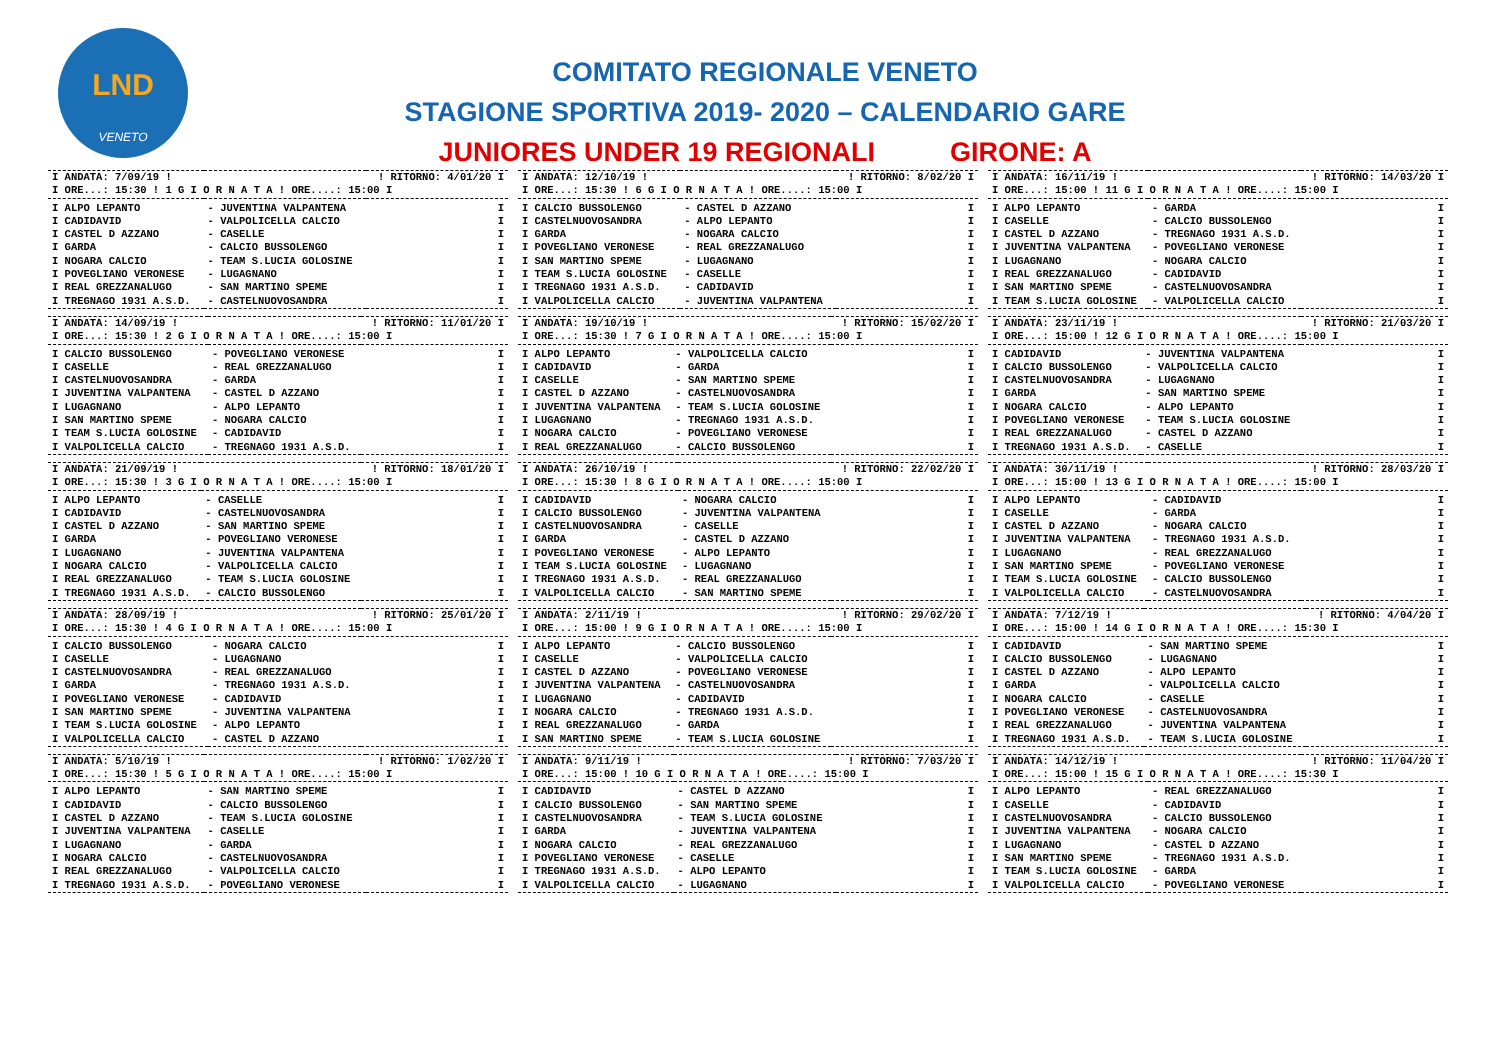LND
VENETO
COMITATO REGIONALE VENETO
STAGIONE SPORTIVA 2019- 2020 – CALENDARIO GARE
JUNIORES UNDER 19 REGIONALI GIRONE: A
| I ANDATA: 7/09/19 ! | | ! RITORNO: 4/01/20 I |
| I ORE...: 15:30 ! 1 G I O R N A T A ! ORE....: 15:00 I | | |
| I ALPO LEPANTO | - JUVENTINA VALPANTENA | I |
| I CADIDAVID | - VALPOLICELLA CALCIO | I |
| I CASTEL D AZZANO | - CASELLE | I |
| I GARDA | - CALCIO BUSSOLENGO | I |
| I NOGARA CALCIO | - TEAM S.LUCIA GOLOSINE | I |
| I POVEGLIANO VERONESE | - LUGAGNANO | I |
| I REAL GREZZANALUGO | - SAN MARTINO SPEME | I |
| I TREGNAGO 1931 A.S.D. | - CASTELNUOVOSANDRA | I |
| I ANDATA: 14/09/19 ! | | ! RITORNO: 11/01/20 I |
| I ORE...: 15:30 ! 2 G I O R N A T A ! ORE....: 15:00 I | | |
| I CALCIO BUSSOLENGO | - POVEGLIANO VERONESE | I |
| I CASELLE | - REAL GREZZANALUGO | I |
| I CASTELNUOVOSANDRA | - GARDA | I |
| I JUVENTINA VALPANTENA | - CASTEL D AZZANO | I |
| I LUGAGNANO | - ALPO LEPANTO | I |
| I SAN MARTINO SPEME | - NOGARA CALCIO | I |
| I TEAM S.LUCIA GOLOSINE | - CADIDAVID | I |
| I VALPOLICELLA CALCIO | - TREGNAGO 1931 A.S.D. | I |
| I ANDATA: 21/09/19 ! | | ! RITORNO: 18/01/20 I |
| I ORE...: 15:30 ! 3 G I O R N A T A ! ORE....: 15:00 I | | |
| I ALPO LEPANTO | - CASELLE | I |
| I CADIDAVID | - CASTELNUOVOSANDRA | I |
| I CASTEL D AZZANO | - SAN MARTINO SPEME | I |
| I GARDA | - POVEGLIANO VERONESE | I |
| I LUGAGNANO | - JUVENTINA VALPANTENA | I |
| I NOGARA CALCIO | - VALPOLICELLA CALCIO | I |
| I REAL GREZZANALUGO | - TEAM S.LUCIA GOLOSINE | I |
| I TREGNAGO 1931 A.S.D. | - CALCIO BUSSOLENGO | I |
| I ANDATA: 28/09/19 ! | | ! RITORNO: 25/01/20 I |
| I ORE...: 15:30 ! 4 G I O R N A T A ! ORE....: 15:00 I | | |
| I CALCIO BUSSOLENGO | - NOGARA CALCIO | I |
| I CASELLE | - LUGAGNANO | I |
| I CASTELNUOVOSANDRA | - REAL GREZZANALUGO | I |
| I GARDA | - TREGNAGO 1931 A.S.D. | I |
| I POVEGLIANO VERONESE | - CADIDAVID | I |
| I SAN MARTINO SPEME | - JUVENTINA VALPANTENA | I |
| I TEAM S.LUCIA GOLOSINE | - ALPO LEPANTO | I |
| I VALPOLICELLA CALCIO | - CASTEL D AZZANO | I |
| I ANDATA: 5/10/19 ! | | ! RITORNO: 1/02/20 I |
| I ORE...: 15:30 ! 5 G I O R N A T A ! ORE....: 15:00 I | | |
| I ALPO LEPANTO | - SAN MARTINO SPEME | I |
| I CADIDAVID | - CALCIO BUSSOLENGO | I |
| I CASTEL D AZZANO | - TEAM S.LUCIA GOLOSINE | I |
| I JUVENTINA VALPANTENA | - CASELLE | I |
| I LUGAGNANO | - GARDA | I |
| I NOGARA CALCIO | - CASTELNUOVOSANDRA | I |
| I REAL GREZZANALUGO | - VALPOLICELLA CALCIO | I |
| I TREGNAGO 1931 A.S.D. | - POVEGLIANO VERONESE | I |
| I ANDATA: 12/10/19 ! | | ! RITORNO: 8/02/20 I |
| I ORE...: 15:30 ! 6 G I O R N A T A ! ORE....: 15:00 I | | |
| I CALCIO BUSSOLENGO | - CASTEL D AZZANO | I |
| I CASTELNUOVOSANDRA | - ALPO LEPANTO | I |
| I GARDA | - NOGARA CALCIO | I |
| I POVEGLIANO VERONESE | - REAL GREZZANALUGO | I |
| I SAN MARTINO SPEME | - LUGAGNANO | I |
| I TEAM S.LUCIA GOLOSINE | - CASELLE | I |
| I TREGNAGO 1931 A.S.D. | - CADIDAVID | I |
| I VALPOLICELLA CALCIO | - JUVENTINA VALPANTENA | I |
| I ANDATA: 19/10/19 ! | | ! RITORNO: 15/02/20 I |
| I ORE...: 15:30 ! 7 G I O R N A T A ! ORE....: 15:00 I | | |
| I ALPO LEPANTO | - VALPOLICELLA CALCIO | I |
| I CADIDAVID | - GARDA | I |
| I CASELLE | - SAN MARTINO SPEME | I |
| I CASTEL D AZZANO | - CASTELNUOVOSANDRA | I |
| I JUVENTINA VALPANTENA | - TEAM S.LUCIA GOLOSINE | I |
| I LUGAGNANO | - TREGNAGO 1931 A.S.D. | I |
| I NOGARA CALCIO | - POVEGLIANO VERONESE | I |
| I REAL GREZZANALUGO | - CALCIO BUSSOLENGO | I |
| I ANDATA: 26/10/19 ! | | ! RITORNO: 22/02/20 I |
| I ORE...: 15:30 ! 8 G I O R N A T A ! ORE....: 15:00 I | | |
| I CADIDAVID | - NOGARA CALCIO | I |
| I CALCIO BUSSOLENGO | - JUVENTINA VALPANTENA | I |
| I CASTELNUOVOSANDRA | - CASELLE | I |
| I GARDA | - CASTEL D AZZANO | I |
| I POVEGLIANO VERONESE | - ALPO LEPANTO | I |
| I TEAM S.LUCIA GOLOSINE | - LUGAGNANO | I |
| I TREGNAGO 1931 A.S.D. | - REAL GREZZANALUGO | I |
| I VALPOLICELLA CALCIO | - SAN MARTINO SPEME | I |
| I ANDATA: 2/11/19 ! | | ! RITORNO: 29/02/20 I |
| I ORE...: 15:00 ! 9 G I O R N A T A ! ORE....: 15:00 I | | |
| I ALPO LEPANTO | - CALCIO BUSSOLENGO | I |
| I CASELLE | - VALPOLICELLA CALCIO | I |
| I CASTEL D AZZANO | - POVEGLIANO VERONESE | I |
| I JUVENTINA VALPANTENA | - CASTELNUOVOSANDRA | I |
| I LUGAGNANO | - CADIDAVID | I |
| I NOGARA CALCIO | - TREGNAGO 1931 A.S.D. | I |
| I REAL GREZZANALUGO | - GARDA | I |
| I SAN MARTINO SPEME | - TEAM S.LUCIA GOLOSINE | I |
| I ANDATA: 9/11/19 ! | | ! RITORNO: 7/03/20 I |
| I ORE...: 15:00 ! 10 G I O R N A T A ! ORE....: 15:00 I | | |
| I CADIDAVID | - CASTEL D AZZANO | I |
| I CALCIO BUSSOLENGO | - SAN MARTINO SPEME | I |
| I CASTELNUOVOSANDRA | - TEAM S.LUCIA GOLOSINE | I |
| I GARDA | - JUVENTINA VALPANTENA | I |
| I NOGARA CALCIO | - REAL GREZZANALUGO | I |
| I POVEGLIANO VERONESE | - CASELLE | I |
| I TREGNAGO 1931 A.S.D. | - ALPO LEPANTO | I |
| I VALPOLICELLA CALCIO | - LUGAGNANO | I |
| I ANDATA: 16/11/19 ! | | ! RITORNO: 14/03/20 I |
| I ORE...: 15:00 ! 11 G I O R N A T A ! ORE....: 15:00 I | | |
| I ALPO LEPANTO | - GARDA | I |
| I CASELLE | - CALCIO BUSSOLENGO | I |
| I CASTEL D AZZANO | - TREGNAGO 1931 A.S.D. | I |
| I JUVENTINA VALPANTENA | - POVEGLIANO VERONESE | I |
| I LUGAGNANO | - NOGARA CALCIO | I |
| I REAL GREZZANALUGO | - CADIDAVID | I |
| I SAN MARTINO SPEME | - CASTELNUOVOSANDRA | I |
| I TEAM S.LUCIA GOLOSINE | - VALPOLICELLA CALCIO | I |
| I ANDATA: 23/11/19 ! | | ! RITORNO: 21/03/20 I |
| I ORE...: 15:00 ! 12 G I O R N A T A ! ORE....: 15:00 I | | |
| I CADIDAVID | - JUVENTINA VALPANTENA | I |
| I CALCIO BUSSOLENGO | - VALPOLICELLA CALCIO | I |
| I CASTELNUOVOSANDRA | - LUGAGNANO | I |
| I GARDA | - SAN MARTINO SPEME | I |
| I NOGARA CALCIO | - ALPO LEPANTO | I |
| I POVEGLIANO VERONESE | - TEAM S.LUCIA GOLOSINE | I |
| I REAL GREZZANALUGO | - CASTEL D AZZANO | I |
| I TREGNAGO 1931 A.S.D. | - CASELLE | I |
| I ANDATA: 30/11/19 ! | | ! RITORNO: 28/03/20 I |
| I ORE...: 15:00 ! 13 G I O R N A T A ! ORE....: 15:00 I | | |
| I ALPO LEPANTO | - CADIDAVID | I |
| I CASELLE | - GARDA | I |
| I CASTEL D AZZANO | - NOGARA CALCIO | I |
| I JUVENTINA VALPANTENA | - TREGNAGO 1931 A.S.D. | I |
| I LUGAGNANO | - REAL GREZZANALUGO | I |
| I SAN MARTINO SPEME | - POVEGLIANO VERONESE | I |
| I TEAM S.LUCIA GOLOSINE | - CALCIO BUSSOLENGO | I |
| I VALPOLICELLA CALCIO | - CASTELNUOVOSANDRA | I |
| I ANDATA: 7/12/19 ! | | ! RITORNO: 4/04/20 I |
| I ORE...: 15:00 ! 14 G I O R N A T A ! ORE....: 15:30 I | | |
| I CADIDAVID | - SAN MARTINO SPEME | I |
| I CALCIO BUSSOLENGO | - LUGAGNANO | I |
| I CASTEL D AZZANO | - ALPO LEPANTO | I |
| I GARDA | - VALPOLICELLA CALCIO | I |
| I NOGARA CALCIO | - CASELLE | I |
| I POVEGLIANO VERONESE | - CASTELNUOVOSANDRA | I |
| I REAL GREZZANALUGO | - JUVENTINA VALPANTENA | I |
| I TREGNAGO 1931 A.S.D. | - TEAM S.LUCIA GOLOSINE | I |
| I ANDATA: 14/12/19 ! | | ! RITORNO: 11/04/20 I |
| I ORE...: 15:00 ! 15 G I O R N A T A ! ORE....: 15:30 I | | |
| I ALPO LEPANTO | - REAL GREZZANALUGO | I |
| I CASELLE | - CADIDAVID | I |
| I CASTELNUOVOSANDRA | - CALCIO BUSSOLENGO | I |
| I JUVENTINA VALPANTENA | - NOGARA CALCIO | I |
| I LUGAGNANO | - CASTEL D AZZANO | I |
| I SAN MARTINO SPEME | - TREGNAGO 1931 A.S.D. | I |
| I TEAM S.LUCIA GOLOSINE | - GARDA | I |
| I VALPOLICELLA CALCIO | - POVEGLIANO VERONESE | I |